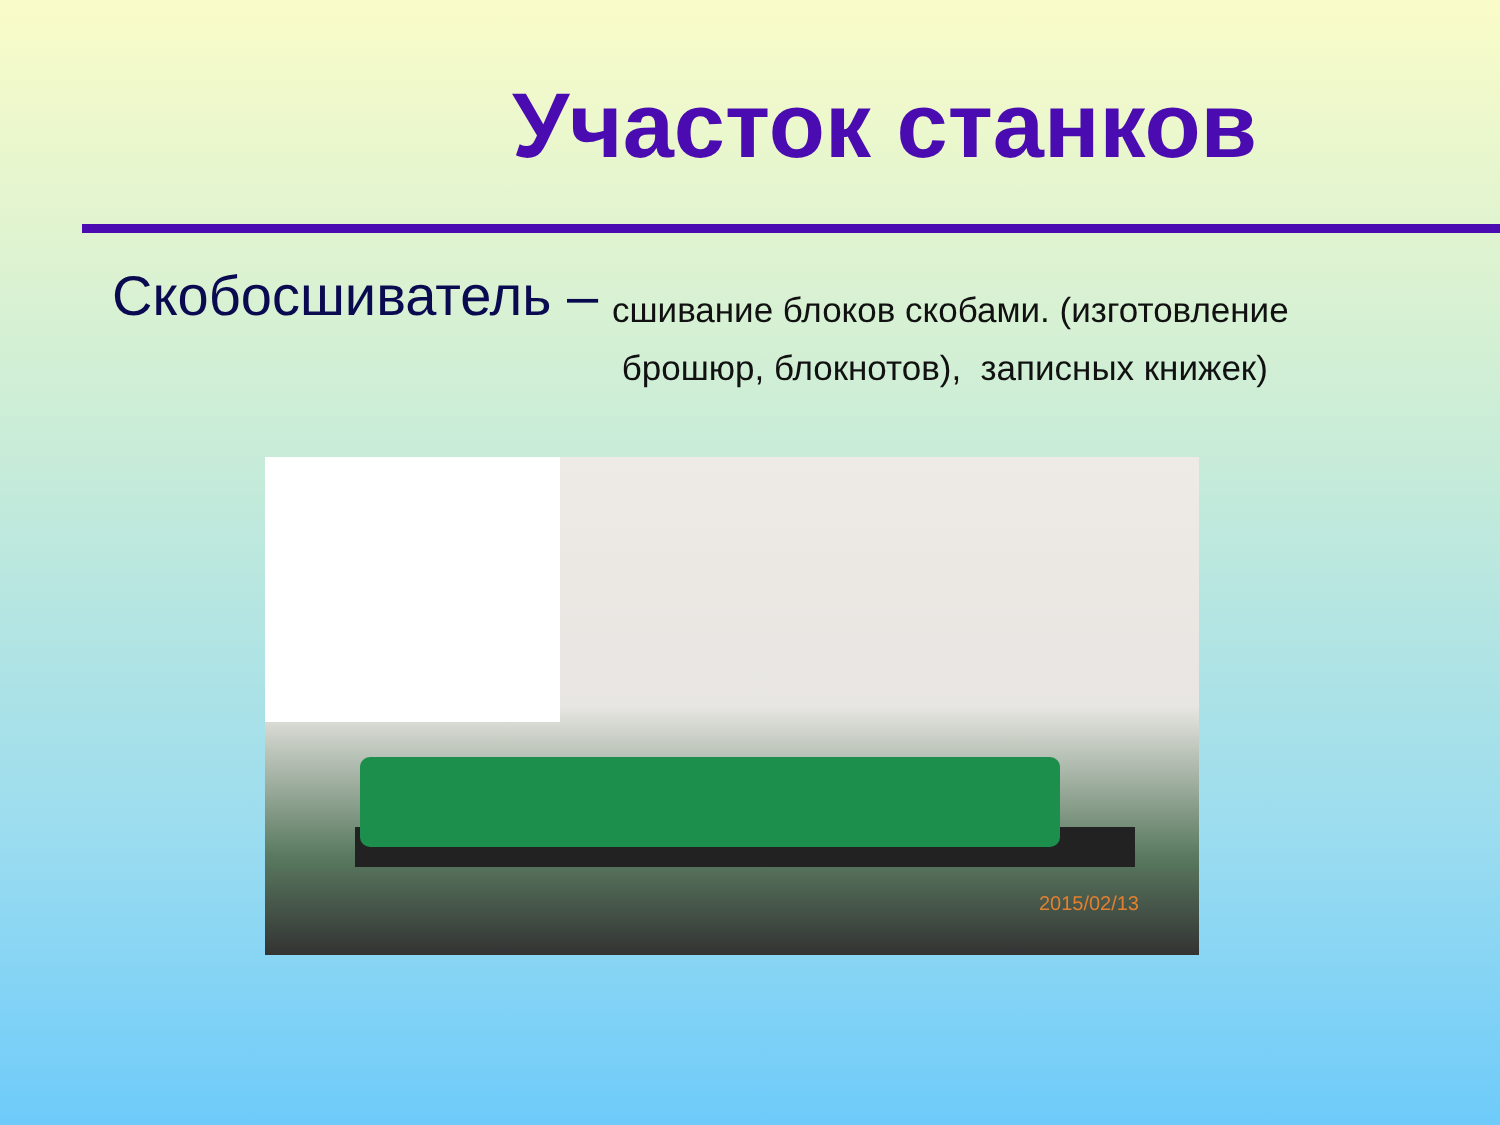Участок станков
Скобосшиватель –
сшивание блоков скобами. (изготовление
брошюр, блокнотов), записных книжек)
2015/02/13